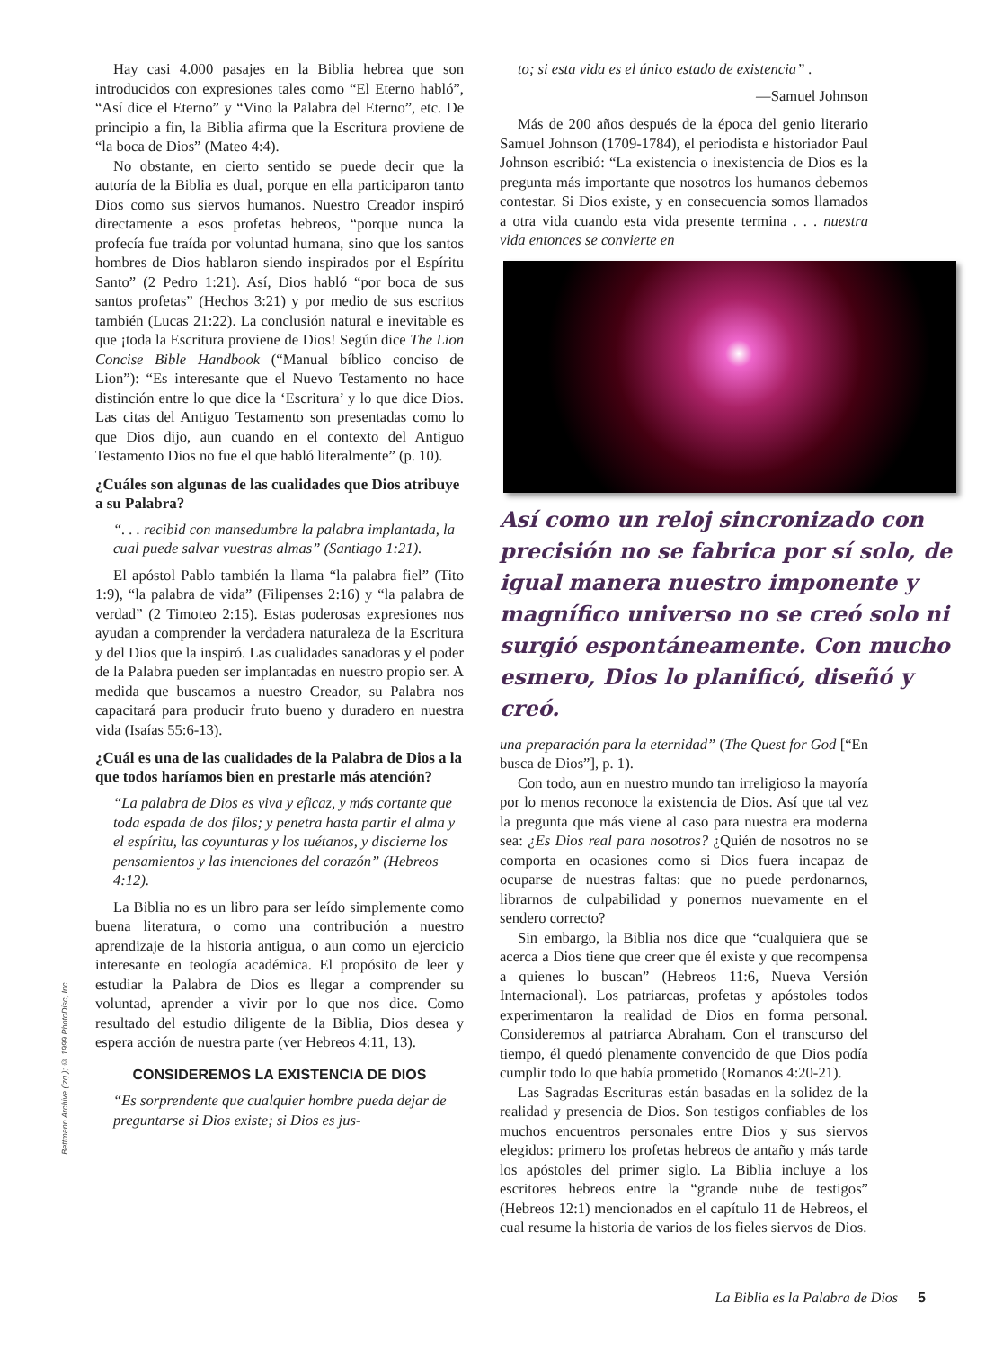Hay casi 4.000 pasajes en la Biblia hebrea que son introducidos con expresiones tales como “El Eterno habló”, “Así dice el Eterno” y “Vino la Palabra del Eterno”, etc. De principio a fin, la Biblia afirma que la Escritura proviene de “la boca de Dios” (Mateo 4:4).
No obstante, en cierto sentido se puede decir que la autoría de la Biblia es dual, porque en ella participaron tanto Dios como sus siervos humanos. Nuestro Creador inspiró directamente a esos profetas hebreos, “porque nunca la profecía fue traída por voluntad humana, sino que los santos hombres de Dios hablaron siendo inspirados por el Espíritu Santo” (2 Pedro 1:21). Así, Dios habló “por boca de sus santos profetas” (Hechos 3:21) y por medio de sus escritos también (Lucas 21:22). La conclusión natural e inevitable es que ¡toda la Escritura proviene de Dios! Según dice The Lion Concise Bible Handbook (“Manual bíblico conciso de Lion”): “Es interesante que el Nuevo Testamento no hace distinción entre lo que dice la ‘Escritura’ y lo que dice Dios. Las citas del Antiguo Testamento son presentadas como lo que Dios dijo, aun cuando en el contexto del Antiguo Testamento Dios no fue el que habló literalmente” (p. 10).
¿Cuáles son algunas de las cualidades que Dios atribuye a su Palabra?
“. . . recibid con mansedumbre la palabra implantada, la cual puede salvar vuestras almas” (Santiago 1:21).
El apóstol Pablo también la llama “la palabra fiel” (Tito 1:9), “la palabra de vida” (Filipenses 2:16) y “la palabra de verdad” (2 Timoteo 2:15). Estas poderosas expresiones nos ayudan a comprender la verdadera naturaleza de la Escritura y del Dios que la inspiró. Las cualidades sanadoras y el poder de la Palabra pueden ser implantadas en nuestro propio ser. A medida que buscamos a nuestro Creador, su Palabra nos capacitará para producir fruto bueno y duradero en nuestra vida (Isaías 55:6-13).
¿Cuál es una de las cualidades de la Palabra de Dios a la que todos haríamos bien en prestarle más atención?
“La palabra de Dios es viva y eficaz, y más cortante que toda espada de dos filos; y penetra hasta partir el alma y el espíritu, las coyunturas y los tuétanos, y discierne los pensamientos y las intenciones del corazón” (Hebreos 4:12).
La Biblia no es un libro para ser leído simplemente como buena literatura, o como una contribución a nuestro aprendizaje de la historia antigua, o aun como un ejercicio interesante en teología académica. El propósito de leer y estudiar la Palabra de Dios es llegar a comprender su voluntad, aprender a vivir por lo que nos dice. Como resultado del estudio diligente de la Biblia, Dios desea y espera acción de nuestra parte (ver Hebreos 4:11, 13).
CONSIDEREMOS LA EXISTENCIA DE DIOS
“Es sorprendente que cualquier hombre pueda dejar de preguntarse si Dios existe; si Dios es jus-
to; si esta vida es el único estado de existencia” .
—Samuel Johnson
Más de 200 años después de la época del genio literario Samuel Johnson (1709-1784), el periodista e historiador Paul Johnson escribió: “La existencia o inexistencia de Dios es la pregunta más importante que nosotros los humanos debemos contestar. Si Dios existe, y en consecuencia somos llamados a otra vida cuando esta vida presente termina . . . nuestra vida entonces se convierte en
Así como un reloj sincronizado con precisión no se fabrica por sí solo, de igual manera nuestro imponente y magnífico universo no se creó solo ni surgió espontáneamente. Con mucho esmero, Dios lo planificó, diseñó y creó.
una preparación para la eternidad” (The Quest for God [“En busca de Dios”], p. 1).
Con todo, aun en nuestro mundo tan irreligioso la mayoría por lo menos reconoce la existencia de Dios. Así que tal vez la pregunta que más viene al caso para nuestra era moderna sea: ¿Es Dios real para nosotros? ¿Quién de nosotros no se comporta en ocasiones como si Dios fuera incapaz de ocuparse de nuestras faltas: que no puede perdonarnos, librarnos de culpabilidad y ponernos nuevamente en el sendero correcto?
Sin embargo, la Biblia nos dice que “cualquiera que se acerca a Dios tiene que creer que él existe y que recompensa a quienes lo buscan” (Hebreos 11:6, Nueva Versión Internacional). Los patriarcas, profetas y apóstoles todos experimentaron la realidad de Dios en forma personal. Consideremos al patriarca Abraham. Con el transcurso del tiempo, él quedó plenamente convencido de que Dios podía cumplir todo lo que había prometido (Romanos 4:20-21).
Las Sagradas Escrituras están basadas en la solidez de la realidad y presencia de Dios. Son testigos confiables de los muchos encuentros personales entre Dios y sus siervos elegidos: primero los profetas hebreos de antaño y más tarde los apóstoles del primer siglo. La Biblia incluye a los escritores hebreos entre la “grande nube de testigos” (Hebreos 12:1) mencionados en el capítulo 11 de Hebreos, el cual resume la historia de varios de los fieles siervos de Dios.
Bettmann Archive (izq.); © 1999 PhotoDisc, Inc.
La Biblia es la Palabra de Dios 5